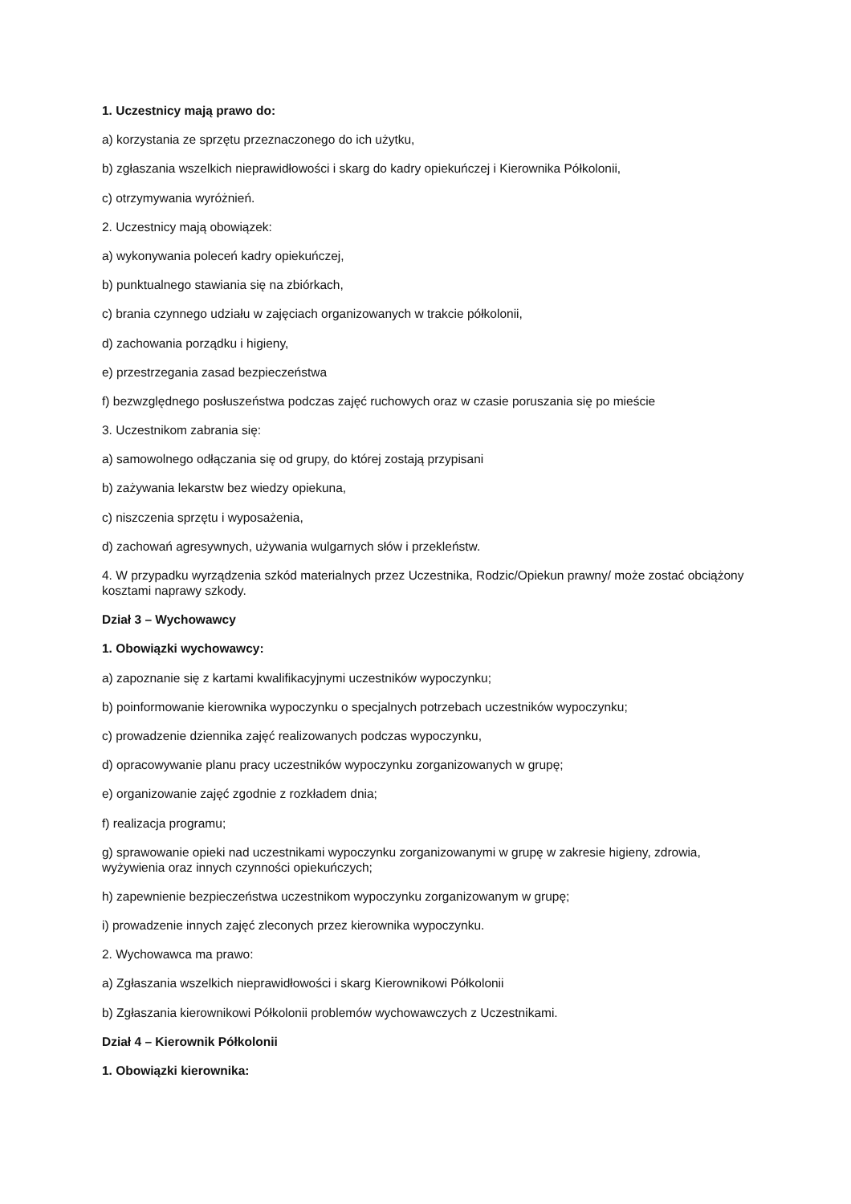1. Uczestnicy mają prawo do:
a) korzystania ze sprzętu przeznaczonego do ich użytku,
b) zgłaszania wszelkich nieprawidłowości i skarg do kadry opiekuńczej i Kierownika Półkolonii,
c) otrzymywania wyróżnień.
2. Uczestnicy mają obowiązek:
a) wykonywania poleceń kadry opiekuńczej,
b) punktualnego stawiania się na zbiórkach,
c) brania czynnego udziału w zajęciach organizowanych w trakcie półkolonii,
d) zachowania porządku i higieny,
e) przestrzegania zasad bezpieczeństwa
f) bezwzględnego posłuszeństwa podczas zajęć ruchowych oraz w czasie poruszania się po mieście
3. Uczestnikom zabrania się:
a) samowolnego odłączania się od grupy, do której zostają przypisani
b) zażywania lekarstw bez wiedzy opiekuna,
c) niszczenia sprzętu i wyposażenia,
d) zachowań agresywnych, używania wulgarnych słów i przekleństw.
4. W przypadku wyrządzenia szkód materialnych przez Uczestnika, Rodzic/Opiekun prawny/ może zostać obciążony kosztami naprawy szkody.
Dział 3 – Wychowawcy
1. Obowiązki wychowawcy:
a) zapoznanie się z kartami kwalifikacyjnymi uczestników wypoczynku;
b) poinformowanie kierownika wypoczynku o specjalnych potrzebach uczestników wypoczynku;
c) prowadzenie dziennika zajęć realizowanych podczas wypoczynku,
d) opracowywanie planu pracy uczestników wypoczynku zorganizowanych w grupę;
e) organizowanie zajęć zgodnie z rozkładem dnia;
f) realizacja programu;
g) sprawowanie opieki nad uczestnikami wypoczynku zorganizowanymi w grupę w zakresie higieny, zdrowia, wyżywienia oraz innych czynności opiekuńczych;
h) zapewnienie bezpieczeństwa uczestnikom wypoczynku zorganizowanym w grupę;
i) prowadzenie innych zajęć zleconych przez kierownika wypoczynku.
2. Wychowawca ma prawo:
a) Zgłaszania wszelkich nieprawidłowości i skarg Kierownikowi Półkolonii
b) Zgłaszania kierownikowi Półkolonii problemów wychowawczych z Uczestnikami.
Dział 4 – Kierownik Półkolonii
1. Obowiązki kierownika: